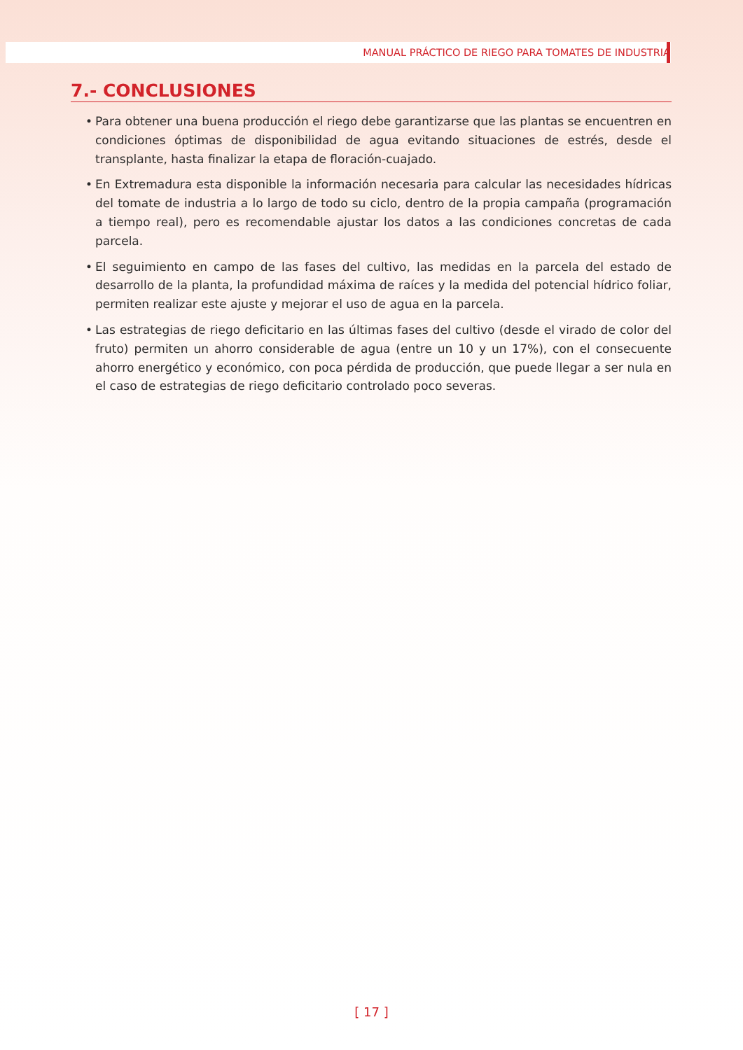MANUAL PRÁCTICO DE RIEGO PARA TOMATES DE INDUSTRIA
7.- CONCLUSIONES
• Para obtener una buena producción el riego debe garantizarse que las plantas se encuentren en condiciones óptimas de disponibilidad de agua evitando situaciones de estrés, desde el transplante, hasta finalizar la etapa de floración-cuajado.
• En Extremadura esta disponible la información necesaria para calcular las necesidades hídricas del tomate de industria a lo largo de todo su ciclo, dentro de la propia campaña (programación a tiempo real), pero es recomendable ajustar los datos a las condiciones concretas de cada parcela.
• El seguimiento en campo de las fases del cultivo, las medidas en la parcela del estado de desarrollo de la planta, la profundidad máxima de raíces y la medida del potencial hídrico foliar, permiten realizar este ajuste y mejorar el uso de agua en la parcela.
• Las estrategias de riego deficitario en las últimas fases del cultivo (desde el virado de color del fruto) permiten un ahorro considerable de agua (entre un 10 y un 17%), con el consecuente ahorro energético y económico, con poca pérdida de producción, que puede llegar a ser nula en el caso de estrategias de riego deficitario controlado poco severas.
[ 17 ]